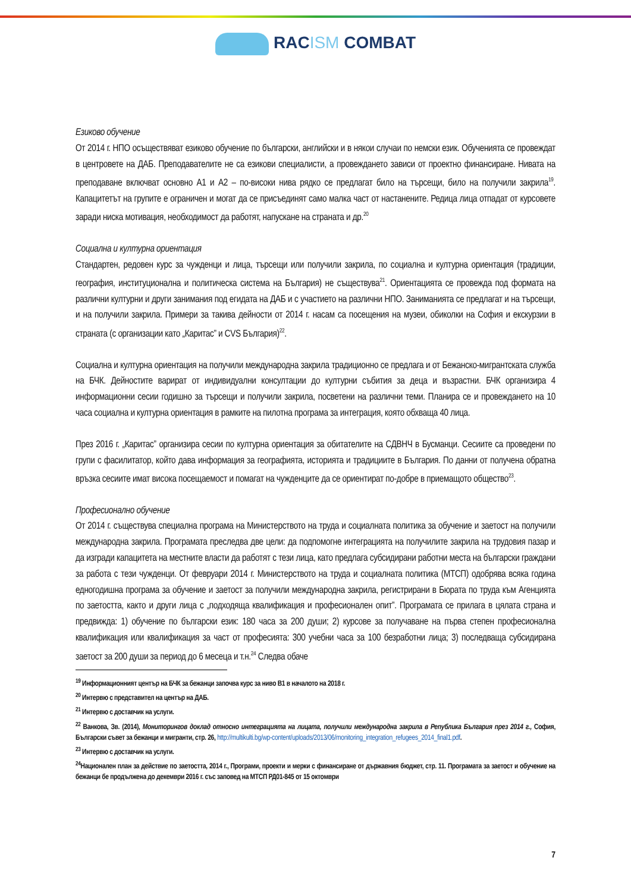RACISM COMBAT
Езиково обучение
От 2014 г. НПО осъществяват езиково обучение по български, английски и в някои случаи по немски език. Обученията се провеждат в центровете на ДАБ. Преподавателите не са езикови специалисти, а провеждането зависи от проектно финансиране. Нивата на преподаване включват основно А1 и А2 – по-високи нива рядко се предлагат било на търсещи, било на получили закрила<sup>19</sup>. Капацитетът на групите е ограничен и могат да се присъединят само малка част от настанените. Редица лица отпадат от курсовете заради ниска мотивация, необходимост да работят, напускане на страната и др.<sup>20</sup>
Социална и културна ориентация
Стандартен, редовен курс за чужденци и лица, търсещи или получили закрила, по социална и културна ориентация (традиции, география, институционална и политическа система на България) не съществува<sup>21</sup>. Ориентацията се провежда под формата на различни културни и други занимания под егидата на ДАБ и с участието на различни НПО. Заниманията се предлагат и на търсещи, и на получили закрила. Примери за такива дейности от 2014 г. насам са посещения на музеи, обиколки на София и екскурзии в страната (с организации като „Каритас” и CVS България)<sup>22</sup>.
Социална и културна ориентация на получили международна закрила традиционно се предлага и от Бежанско-мигрантската служба на БЧК. Дейностите варират от индивидуални консултации до културни събития за деца и възрастни. БЧК организира 4 информационни сесии годишно за търсещи и получили закрила, посветени на различни теми. Планира се и провеждането на 10 часа социална и културна ориентация в рамките на пилотна програма за интеграция, която обхваща 40 лица.
През 2016 г. „Каритас” организира сесии по културна ориентация за обитателите на СДВНЧ в Бусманци. Сесиите са проведени по групи с фасилитатор, който дава информация за географията, историята и традициите в България. По данни от получена обратна връзка сесиите имат висока посещаемост и помагат на чужденците да се ориентират по-добре в приемащото общество<sup>23</sup>.
Професионално обучение
От 2014 г. съществува специална програма на Министерството на труда и социалната политика за обучение и заетост на получили международна закрила. Програмата преследва две цели: да подпомогне интеграцията на получилите закрила на трудовия пазар и да изгради капацитета на местните власти да работят с тези лица, като предлага субсидирани работни места на български граждани за работа с тези чужденци. От февруари 2014 г. Министерството на труда и социалната политика (МТСП) одобрява всяка година едногодишна програма за обучение и заетост за получили международна закрила, регистрирани в Бюрата по труда към Агенцията по заетостта, както и други лица с „подходяща квалификация и професионален опит”. Програмата се прилага в цялата страна и предвижда: 1) обучение по български език: 180 часа за 200 души; 2) курсове за получаване на първа степен професионална квалификация или квалификация за част от професията: 300 учебни часа за 100 безработни лица; 3) последваща субсидирана заетост за 200 души за период до 6 месеца и т.н.<sup>24</sup> Следва обаче
<sup>19</sup> Информационният център на БЧК за бежанци започва курс за ниво В1 в началото на 2018 г.
<sup>20</sup> Интервю с представител на център на ДАБ.
<sup>21</sup> Интервю с доставчик на услуги.
<sup>22</sup> Ванкова, Зв. (2014), Мониторингов доклад относно интеграцията на лицата, получили международна закрила в Република България през 2014 г., София, Български съвет за бежанци и мигранти, стр. 26, http://multikulti.bg/wp-content/uploads/2013/06/monitoring_integration_refugees_2014_final1.pdf.
<sup>23</sup> Интервю с доставчик на услуги.
<sup>24</sup> Национален план за действие по заетостта, 2014 г., Програми, проекти и мерки с финансиране от държавния бюджет, стр. 11. Програмата за заетост и обучение на бежанци бе продължена до декември 2016 г. със заповед на МТСП РД01-845 от 15 октомври
7